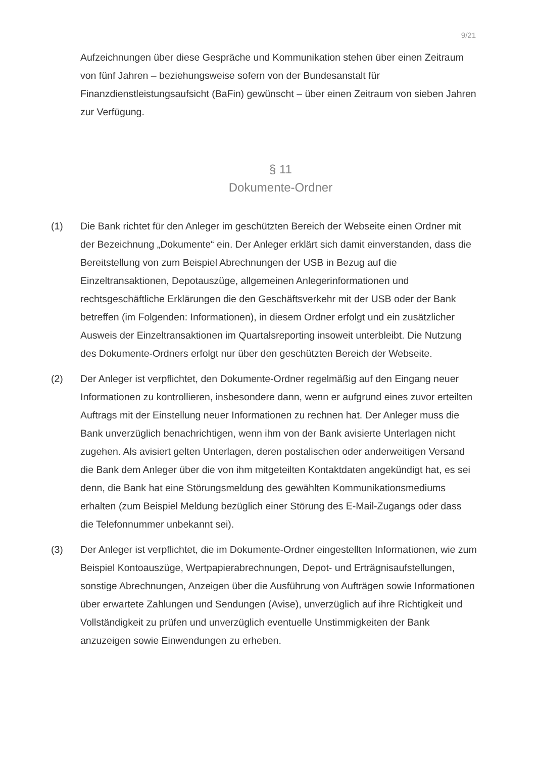9/21
Aufzeichnungen über diese Gespräche und Kommunikation stehen über einen Zeitraum von fünf Jahren – beziehungsweise sofern von der Bundesanstalt für Finanzdienstleistungsaufsicht (BaFin) gewünscht – über einen Zeitraum von sieben Jahren zur Verfügung.
§ 11
Dokumente-Ordner
(1) Die Bank richtet für den Anleger im geschützten Bereich der Webseite einen Ordner mit der Bezeichnung „Dokumente“ ein. Der Anleger erklärt sich damit einverstanden, dass die Bereitstellung von zum Beispiel Abrechnungen der USB in Bezug auf die Einzeltransaktionen, Depotauszüge, allgemeinen Anlegerinformationen und rechtsgeschäftliche Erklärungen die den Geschäftsverkehr mit der USB oder der Bank betreffen (im Folgenden: Informationen), in diesem Ordner erfolgt und ein zusätzlicher Ausweis der Einzeltransaktionen im Quartalsreporting insoweit unterbleibt. Die Nutzung des Dokumente-Ordners erfolgt nur über den geschützten Bereich der Webseite.
(2) Der Anleger ist verpflichtet, den Dokumente-Ordner regelmäßig auf den Eingang neuer Informationen zu kontrollieren, insbesondere dann, wenn er aufgrund eines zuvor erteilten Auftrags mit der Einstellung neuer Informationen zu rechnen hat. Der Anleger muss die Bank unverzüglich benachrichtigen, wenn ihm von der Bank avisierte Unterlagen nicht zugehen. Als avisiert gelten Unterlagen, deren postalischen oder anderweitigen Versand die Bank dem Anleger über die von ihm mitgeteilten Kontaktdaten angekündigt hat, es sei denn, die Bank hat eine Störungsmeldung des gewählten Kommunikationsmediums erhalten (zum Beispiel Meldung bezüglich einer Störung des E-Mail-Zugangs oder dass die Telefonnummer unbekannt sei).
(3) Der Anleger ist verpflichtet, die im Dokumente-Ordner eingestellten Informationen, wie zum Beispiel Kontoauszüge, Wertpapierabrechnungen, Depot- und Erträgnisaufstellungen, sonstige Abrechnungen, Anzeigen über die Ausführung von Aufträgen sowie Informationen über erwartete Zahlungen und Sendungen (Avise), unverzüglich auf ihre Richtigkeit und Vollständigkeit zu prüfen und unverzüglich eventuelle Unstimmigkeiten der Bank anzuzeigen sowie Einwendungen zu erheben.